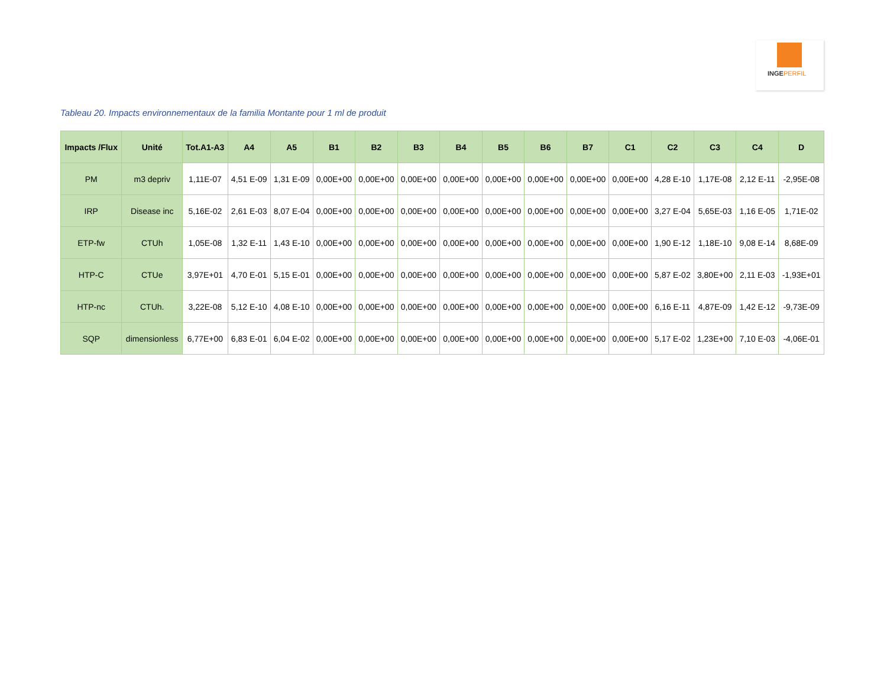INGEPERFIL
Tableau 20. Impacts environnementaux de la familia Montante pour 1 ml de produit
| Impacts /Flux | Unité | Tot.A1-A3 | A4 | A5 | B1 | B2 | B3 | B4 | B5 | B6 | B7 | C1 | C2 | C3 | C4 | D |
| --- | --- | --- | --- | --- | --- | --- | --- | --- | --- | --- | --- | --- | --- | --- | --- | --- |
| PM | m3 depriv | 1,11E-07 | 4,51 E-09 | 1,31 E-09 | 0,00E+00 | 0,00E+00 | 0,00E+00 | 0,00E+00 | 0,00E+00 | 0,00E+00 | 0,00E+00 | 0,00E+00 | 4,28 E-10 | 1,17E-08 | 2,12 E-11 | -2,95E-08 |
| IRP | Disease inc | 5,16E-02 | 2,61 E-03 | 8,07 E-04 | 0,00E+00 | 0,00E+00 | 0,00E+00 | 0,00E+00 | 0,00E+00 | 0,00E+00 | 0,00E+00 | 0,00E+00 | 3,27 E-04 | 5,65E-03 | 1,16 E-05 | 1,71E-02 |
| ETP-fw | CTUh | 1,05E-08 | 1,32 E-11 | 1,43 E-10 | 0,00E+00 | 0,00E+00 | 0,00E+00 | 0,00E+00 | 0,00E+00 | 0,00E+00 | 0,00E+00 | 0,00E+00 | 1,90 E-12 | 1,18E-10 | 9,08 E-14 | 8,68E-09 |
| HTP-C | CTUe | 3,97E+01 | 4,70 E-01 | 5,15 E-01 | 0,00E+00 | 0,00E+00 | 0,00E+00 | 0,00E+00 | 0,00E+00 | 0,00E+00 | 0,00E+00 | 0,00E+00 | 5,87 E-02 | 3,80E+00 | 2,11 E-03 | -1,93E+01 |
| HTP-nc | CTUh. | 3,22E-08 | 5,12 E-10 | 4,08 E-10 | 0,00E+00 | 0,00E+00 | 0,00E+00 | 0,00E+00 | 0,00E+00 | 0,00E+00 | 0,00E+00 | 0,00E+00 | 6,16 E-11 | 4,87E-09 | 1,42 E-12 | -9,73E-09 |
| SQP | dimensionless | 6,77E+00 | 6,83 E-01 | 6,04 E-02 | 0,00E+00 | 0,00E+00 | 0,00E+00 | 0,00E+00 | 0,00E+00 | 0,00E+00 | 0,00E+00 | 0,00E+00 | 5,17 E-02 | 1,23E+00 | 7,10 E-03 | -4,06E-01 |